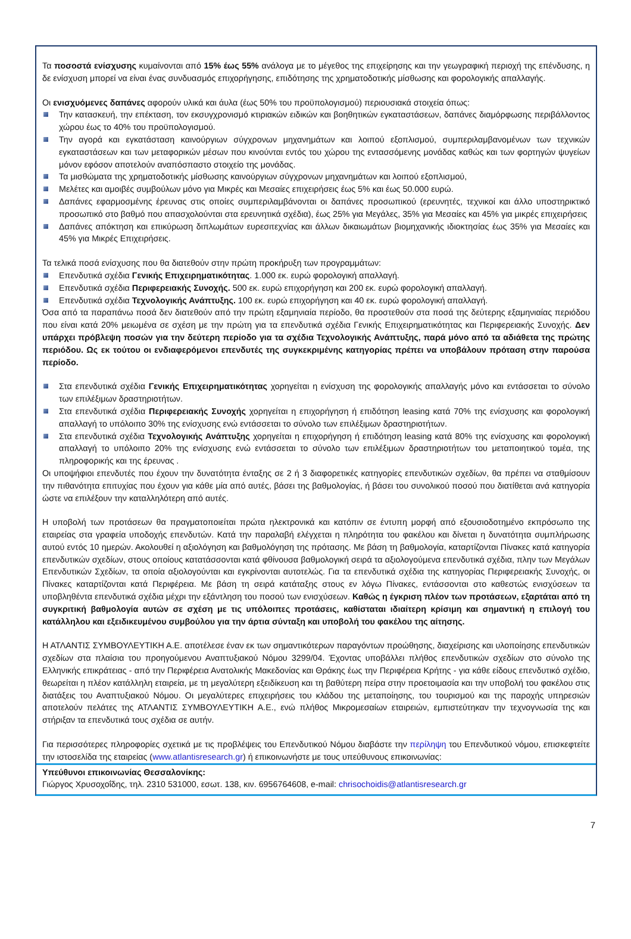Τα ποσοστά ενίσχυσης κυμαίνονται από 15% έως 55% ανάλογα με το μέγεθος της επιχείρησης και την γεωγραφική περιοχή της επένδυσης, η δε ενίσχυση μπορεί να είναι ένας συνδυασμός επιχορήγησης, επιδότησης της χρηματοδοτικής μίσθωσης και φορολογικής απαλλαγής.
Οι ενισχυόμενες δαπάνες αφορούν υλικά και άυλα (έως 50% του προϋπολογισμού) περιουσιακά στοιχεία όπως:
Την κατασκευή, την επέκταση, τον εκσυγχρονισμό κτιριακών ειδικών και βοηθητικών εγκαταστάσεων, δαπάνες διαμόρφωσης περιβάλλοντος χώρου έως το 40% του προϋπολογισμού.
Την αγορά και εγκατάσταση καινούργιων σύγχρονων μηχανημάτων και λοιπού εξοπλισμού, συμπεριλαμβανομένων των τεχνικών εγκαταστάσεων και των μεταφορικών μέσων που κινούνται εντός του χώρου της εντασσόμενης μονάδας καθώς και των φορτηγών ψυγείων μόνον εφόσον αποτελούν αναπόσπαστο στοιχείο της μονάδας.
Τα μισθώματα της χρηματοδοτικής μίσθωσης καινούργιων σύγχρονων μηχανημάτων και λοιπού εξοπλισμού,
Μελέτες και αμοιβές συμβούλων μόνο για Μικρές και Μεσαίες επιχειρήσεις έως 5% και έως 50.000 ευρώ.
Δαπάνες εφαρμοσμένης έρευνας στις οποίες συμπεριλαμβάνονται οι δαπάνες προσωπικού (ερευνητές, τεχνικοί και άλλο υποστηρικτικό προσωπικό στο βαθμό που απασχολούνται στα ερευνητικά σχέδια), έως 25% για Μεγάλες, 35% για Μεσαίες και 45% για μικρές επιχειρήσεις
Δαπάνες απόκτηση και επικύρωση διπλωμάτων ευρεσιτεχνίας και άλλων δικαιωμάτων βιομηχανικής ιδιοκτησίας έως 35% για Μεσαίες και 45% για Μικρές Επιχειρήσεις.
Τα τελικά ποσά ενίσχυσης που θα διατεθούν στην πρώτη προκήρυξη των προγραμμάτων:
Επενδυτικά σχέδια Γενικής Επιχειρηματικότητας. 1.000 εκ. ευρώ φορολογική απαλλαγή.
Επενδυτικά σχέδια Περιφερειακής Συνοχής. 500 εκ. ευρώ επιχορήγηση και 200 εκ. ευρώ φορολογική απαλλαγή.
Επενδυτικά σχέδια Τεχνολογικής Ανάπτυξης. 100 εκ. ευρώ επιχορήγηση και 40 εκ. ευρώ φορολογική απαλλαγή.
Όσα από τα παραπάνω ποσά δεν διατεθούν από την πρώτη εξαμηνιαία περίοδο, θα προστεθούν στα ποσά της δεύτερης εξαμηνιαίας περιόδου που είναι κατά 20% μειωμένα σε σχέση με την πρώτη για τα επενδυτικά σχέδια Γενικής Επιχειρηματικότητας και Περιφερειακής Συνοχής. Δεν υπάρχει πρόβλεψη ποσών για την δεύτερη περίοδο για τα σχέδια Τεχνολογικής Ανάπτυξης, παρά μόνο από τα αδιάθετα της πρώτης περιόδου. Ως εκ τούτου οι ενδιαφερόμενοι επενδυτές της συγκεκριμένης κατηγορίας πρέπει να υποβάλουν πρόταση στην παρούσα περίοδο.
Στα επενδυτικά σχέδια Γενικής Επιχειρηματικότητας χορηγείται η ενίσχυση της φορολογικής απαλλαγής μόνο και εντάσσεται το σύνολο των επιλέξιμων δραστηριοτήτων.
Στα επενδυτικά σχέδια Περιφερειακής Συνοχής χορηγείται η επιχορήγηση ή επιδότηση leasing κατά 70% της ενίσχυσης και φορολογική απαλλαγή το υπόλοιπο 30% της ενίσχυσης ενώ εντάσσεται το σύνολο των επιλέξιμων δραστηριοτήτων.
Στα επενδυτικά σχέδια Τεχνολογικής Ανάπτυξης χορηγείται η επιχορήγηση ή επιδότηση leasing κατά 80% της ενίσχυσης και φορολογική απαλλαγή το υπόλοιπο 20% της ενίσχυσης ενώ εντάσσεται το σύνολο των επιλέξιμων δραστηριοτήτων του μεταποιητικού τομέα, της πληροφορικής και της έρευνας .
Οι υποψήφιοι επενδυτές που έχουν την δυνατότητα ένταξης σε 2 ή 3 διαφορετικές κατηγορίες επενδυτικών σχεδίων, θα πρέπει να σταθμίσουν την πιθανότητα επιτυχίας που έχουν για κάθε μία από αυτές, βάσει της βαθμολογίας, ή βάσει του συνολικού ποσού που διατίθεται ανά κατηγορία ώστε να επιλέξουν την καταλληλότερη από αυτές.
Η υποβολή των προτάσεων θα πραγματοποιείται πρώτα ηλεκτρονικά και κατόπιν σε έντυπη μορφή από εξουσιοδοτημένο εκπρόσωπο της εταιρείας στα γραφεία υποδοχής επενδυτών. Κατά την παραλαβή ελέγχεται η πληρότητα του φακέλου και δίνεται η δυνατότητα συμπλήρωσης αυτού εντός 10 ημερών. Ακολουθεί η αξιολόγηση και βαθμολόγηση της πρότασης. Με βάση τη βαθμολογία, καταρτίζονται Πίνακες κατά κατηγορία επενδυτικών σχεδίων, στους οποίους κατατάσσονται κατά φθίνουσα βαθμολογική σειρά τα αξιολογούμενα επενδυτικά σχέδια, πλην των Μεγάλων Επενδυτικών Σχεδίων, τα οποία αξιολογούνται και εγκρίνονται αυτοτελώς. Για τα επενδυτικά σχέδια της κατηγορίας Περιφερειακής Συνοχής, οι Πίνακες καταρτίζονται κατά Περιφέρεια. Με βάση τη σειρά κατάταξης στους εν λόγω Πίνακες, εντάσσονται στο καθεστώς ενισχύσεων τα υποβληθέντα επενδυτικά σχέδια μέχρι την εξάντληση του ποσού των ενισχύσεων. Καθώς η έγκριση πλέον των προτάσεων, εξαρτάται από τη συγκριτική βαθμολογία αυτών σε σχέση με τις υπόλοιπες προτάσεις, καθίσταται ιδιαίτερη κρίσιμη και σημαντική η επιλογή του κατάλληλου και εξειδικευμένου συμβούλου για την άρτια σύνταξη και υποβολή του φακέλου της αίτησης.
Η ΑΤΛΑΝΤΙΣ ΣΥΜΒΟΥΛΕΥΤΙΚΗ Α.Ε. αποτέλεσε έναν εκ των σημαντικότερων παραγόντων προώθησης, διαχείρισης και υλοποίησης επενδυτικών σχεδίων στα πλαίσια του προηγούμενου Αναπτυξιακού Νόμου 3299/04. Έχοντας υποβάλλει πλήθος επενδυτικών σχεδίων στο σύνολο της Ελληνικής επικράτειας - από την Περιφέρεια Ανατολικής Μακεδονίας και Θράκης έως την Περιφέρεια Κρήτης - για κάθε είδους επενδυτικό σχέδιο, θεωρείται η πλέον κατάλληλη εταιρεία, με τη μεγαλύτερη εξειδίκευση και τη βαθύτερη πείρα στην προετοιμασία και την υποβολή του φακέλου στις διατάξεις του Αναπτυξιακού Νόμου. Οι μεγαλύτερες επιχειρήσεις του κλάδου της μεταποίησης, του τουρισμού και της παροχής υπηρεσιών αποτελούν πελάτες της ΑΤΛΑΝΤΙΣ ΣΥΜΒΟΥΛΕΥΤΙΚΗ Α.Ε., ενώ πλήθος Μικρομεσαίων εταιρειών, εμπιστεύτηκαν την τεχνογνωσία της και στήριξαν τα επενδυτικά τους σχέδια σε αυτήν.
Για περισσότερες πληροφορίες σχετικά με τις προβλέψεις του Επενδυτικού Νόμου διαβάστε την περίληψη του Επενδυτικού νόμου, επισκεφτείτε την ιστοσελίδα της εταιρείας (www.atlantisresearch.gr) ή επικοινωνήστε με τους υπεύθυνους επικοινωνίας:
Υπεύθυνοι επικοινωνίας Θεσσαλονίκης:
Γιώργος Χρυσοχοΐδης, τηλ. 2310 531000, εσωτ. 138, κιν. 6956764608, e-mail: chrisochoidis@atlantisresearch.gr
7